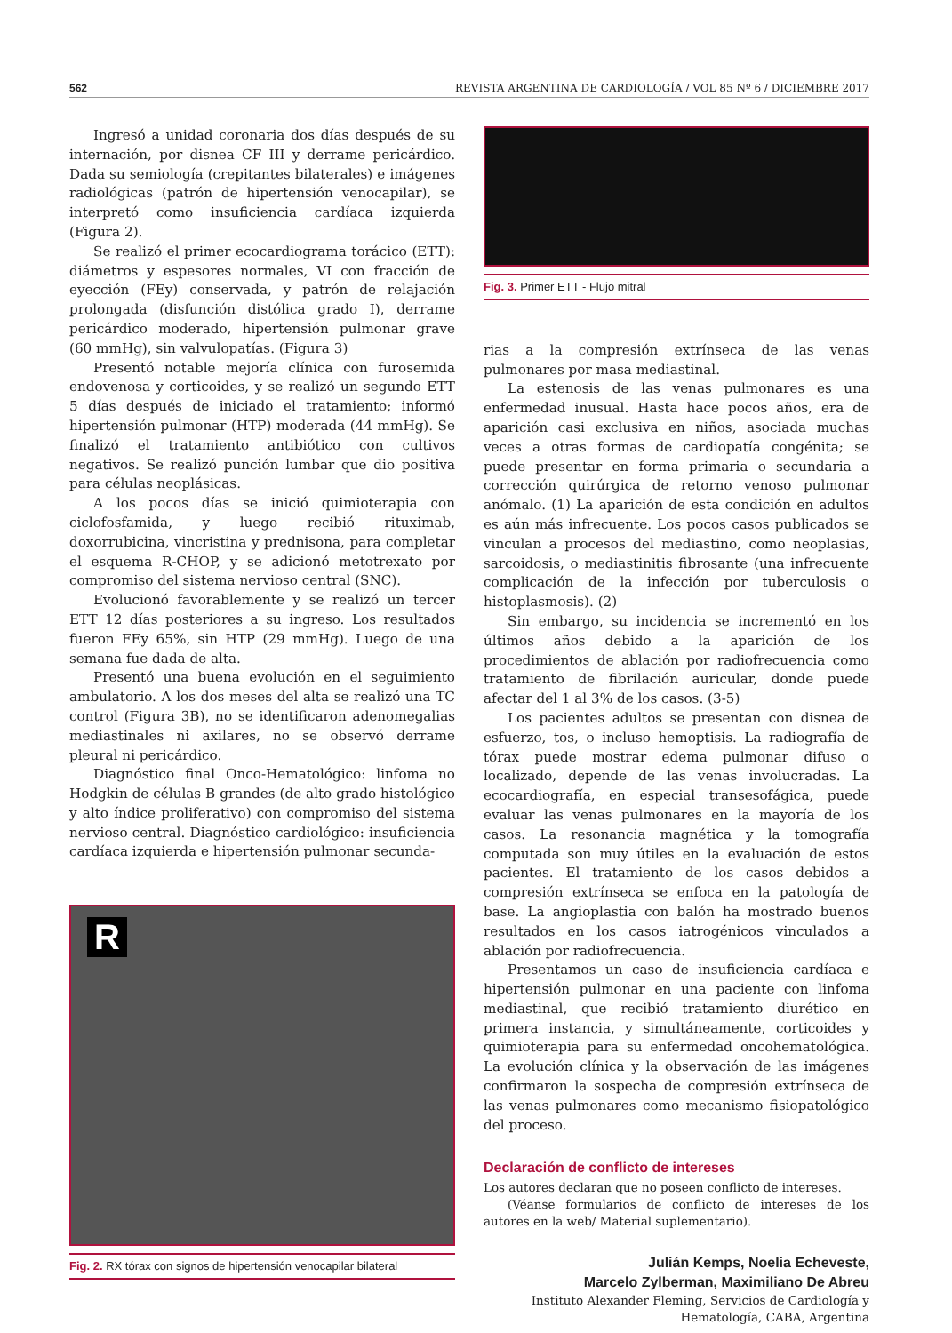562 REVISTA ARGENTINA DE CARDIOLOGÍA / VOL 85 Nº 6 / DICIEMBRE 2017
Ingresó a unidad coronaria dos días después de su internación, por disnea CF III y derrame pericárdico. Dada su semiología (crepitantes bilaterales) e imágenes radiológicas (patrón de hipertensión venocapilar), se interpretó como insuficiencia cardíaca izquierda (Figura 2).
Se realizó el primer ecocardiograma torácico (ETT): diámetros y espesores normales, VI con fracción de eyección (FEy) conservada, y patrón de relajación prolongada (disfunción distólica grado I), derrame pericárdico moderado, hipertensión pulmonar grave (60 mmHg), sin valvulopatías. (Figura 3)
Presentó notable mejoría clínica con furosemida endovenosa y corticoides, y se realizó un segundo ETT 5 días después de iniciado el tratamiento; informó hipertensión pulmonar (HTP) moderada (44 mmHg). Se finalizó el tratamiento antibiótico con cultivos negativos. Se realizó punción lumbar que dio positiva para células neoplásicas.
A los pocos días se inició quimioterapia con ciclofosfamida, y luego recibió rituximab, doxorrubicina, vincristina y prednisona, para completar el esquema R-CHOP, y se adicionó metotrexato por compromiso del sistema nervioso central (SNC).
Evolucionó favorablemente y se realizó un tercer ETT 12 días posteriores a su ingreso. Los resultados fueron FEy 65%, sin HTP (29 mmHg). Luego de una semana fue dada de alta.
Presentó una buena evolución en el seguimiento ambulatorio. A los dos meses del alta se realizó una TC control (Figura 3B), no se identificaron adenomegalias mediastinales ni axilares, no se observó derrame pleural ni pericárdico.
Diagnóstico final Onco-Hematológico: linfoma no Hodgkin de células B grandes (de alto grado histológico y alto índice proliferativo) con compromiso del sistema nervioso central. Diagnóstico cardiológico: insuficiencia cardíaca izquierda e hipertensión pulmonar secunda-
R
Fig. 2. RX tórax con signos de hipertensión venocapilar bilateral
Fig. 3. Primer ETT - Flujo mitral
rias a la compresión extrínseca de las venas pulmonares por masa mediastinal.
La estenosis de las venas pulmonares es una enfermedad inusual. Hasta hace pocos años, era de aparición casi exclusiva en niños, asociada muchas veces a otras formas de cardiopatía congénita; se puede presentar en forma primaria o secundaria a corrección quirúrgica de retorno venoso pulmonar anómalo. (1) La aparición de esta condición en adultos es aún más infrecuente. Los pocos casos publicados se vinculan a procesos del mediastino, como neoplasias, sarcoidosis, o mediastinitis fibrosante (una infrecuente complicación de la infección por tuberculosis o histoplasmosis). (2)
Sin embargo, su incidencia se incrementó en los últimos años debido a la aparición de los procedimientos de ablación por radiofrecuencia como tratamiento de fibrilación auricular, donde puede afectar del 1 al 3% de los casos. (3-5)
Los pacientes adultos se presentan con disnea de esfuerzo, tos, o incluso hemoptisis. La radiografía de tórax puede mostrar edema pulmonar difuso o localizado, depende de las venas involucradas. La ecocardiografía, en especial transesofágica, puede evaluar las venas pulmonares en la mayoría de los casos. La resonancia magnética y la tomografía computada son muy útiles en la evaluación de estos pacientes. El tratamiento de los casos debidos a compresión extrínseca se enfoca en la patología de base. La angioplastia con balón ha mostrado buenos resultados en los casos iatrogénicos vinculados a ablación por radiofrecuencia.
Presentamos un caso de insuficiencia cardíaca e hipertensión pulmonar en una paciente con linfoma mediastinal, que recibió tratamiento diurético en primera instancia, y simultáneamente, corticoides y quimioterapia para su enfermedad oncohematológica. La evolución clínica y la observación de las imágenes confirmaron la sospecha de compresión extrínseca de las venas pulmonares como mecanismo fisiopatológico del proceso.
Declaración de conflicto de intereses
Los autores declaran que no poseen conflicto de intereses.
(Véanse formularios de conflicto de intereses de los autores en la web/ Material suplementario).
Julián Kemps, Noelia Echeveste,
Marcelo Zylberman, Maximiliano De Abreu
Instituto Alexander Fleming, Servicios de Cardiología y Hematología, CABA, Argentina